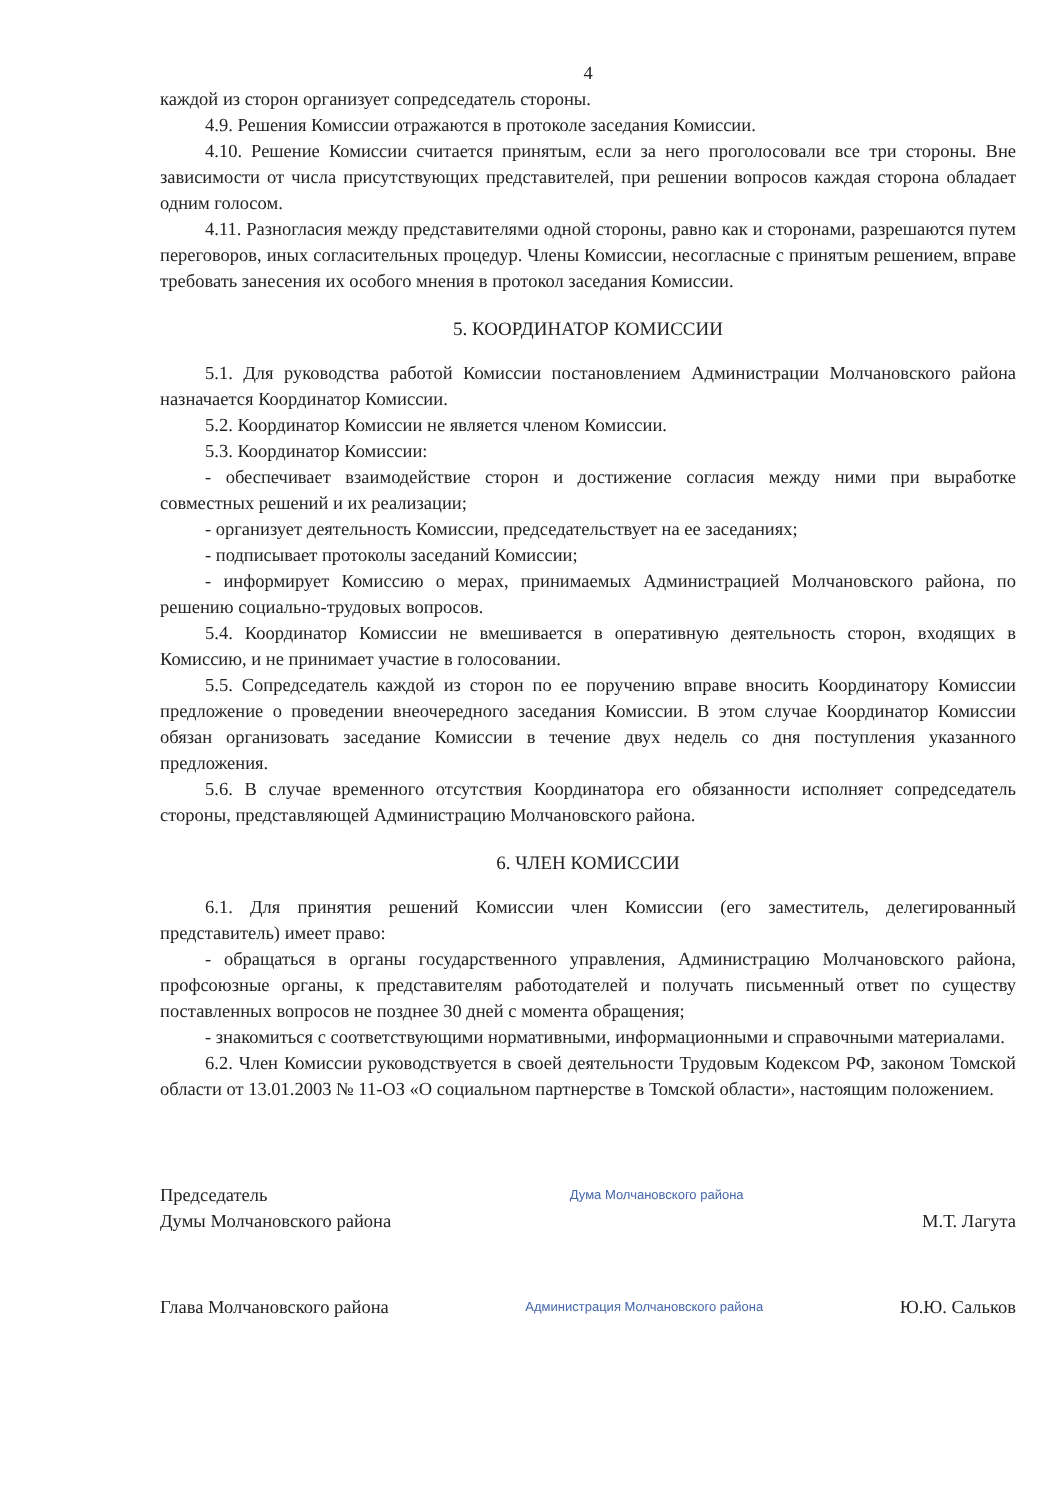4
каждой из сторон организует сопредседатель стороны.
4.9. Решения Комиссии отражаются в протоколе заседания Комиссии.
4.10. Решение Комиссии считается принятым, если за него проголосовали все три стороны. Вне зависимости от числа присутствующих представителей, при решении вопросов каждая сторона обладает одним голосом.
4.11. Разногласия между представителями одной стороны, равно как и сторонами, разрешаются путем переговоров, иных согласительных процедур. Члены Комиссии, несогласные с принятым решением, вправе требовать занесения их особого мнения в протокол заседания Комиссии.
5. КООРДИНАТОР КОМИССИИ
5.1. Для руководства работой Комиссии постановлением Администрации Молчановского района назначается Координатор Комиссии.
5.2. Координатор Комиссии не является членом Комиссии.
5.3. Координатор Комиссии:
- обеспечивает взаимодействие сторон и достижение согласия между ними при выработке совместных решений и их реализации;
- организует деятельность Комиссии, председательствует на ее заседаниях;
- подписывает протоколы заседаний Комиссии;
- информирует Комиссию о мерах, принимаемых Администрацией Молчановского района, по решению социально-трудовых вопросов.
5.4. Координатор Комиссии не вмешивается в оперативную деятельность сторон, входящих в Комиссию, и не принимает участие в голосовании.
5.5. Сопредседатель каждой из сторон по ее поручению вправе вносить Координатору Комиссии предложение о проведении внеочередного заседания Комиссии. В этом случае Координатор Комиссии обязан организовать заседание Комиссии в течение двух недель со дня поступления указанного предложения.
5.6. В случае временного отсутствия Координатора его обязанности исполняет сопредседатель стороны, представляющей Администрацию Молчановского района.
6. ЧЛЕН КОМИССИИ
6.1. Для принятия решений Комиссии член Комиссии (его заместитель, делегированный представитель) имеет право:
- обращаться в органы государственного управления, Администрацию Молчановского района, профсоюзные органы, к представителям работодателей и получать письменный ответ по существу поставленных вопросов не позднее 30 дней с момента обращения;
- знакомиться с соответствующими нормативными, информационными и справочными материалами.
6.2. Член Комиссии руководствуется в своей деятельности Трудовым Кодексом РФ, законом Томской области от 13.01.2003 № 11-ОЗ «О социальном партнерстве в Томской области», настоящим положением.
Председатель
Думы Молчановского района
Дума Молчановского района
М.Т. Лагута
Глава Молчановского района
Администрация Молчановского района
Ю.Ю. Сальков